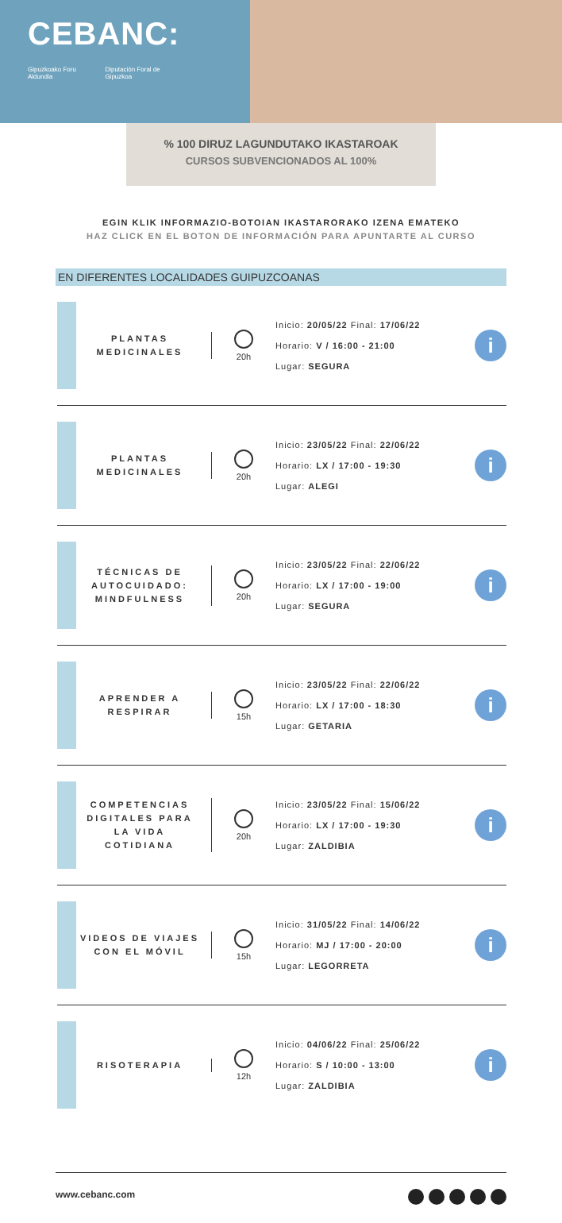CEBANC:
Gipuzkoako Foru Aldundia Diputación Foral de Gipuzkoa
% 100 DIRUZ LAGUNDUTAKO IKASTAROAK
CURSOS SUBVENCIONADOS AL 100%
EGIN KLIK INFORMAZIO-BOTOIAN IKASTARORAKO IZENA EMATEKO
HAZ CLICK EN EL BOTON DE INFORMACIÓN PARA APUNTARTE AL CURSO
EN DIFERENTES LOCALIDADES GUIPUZCOANAS
PLANTAS
MEDICINALES
20h
Inicio: 20/05/22 Final: 17/06/22
Horario: V / 16:00 - 21:00
Lugar: SEGURA
i
PLANTAS
MEDICINALES
20h
Inicio: 23/05/22 Final: 22/06/22
Horario: LX / 17:00 - 19:30
Lugar: ALEGI
i
TÉCNICAS DE
AUTOCUIDADO:
MINDFULNESS
20h
Inicio: 23/05/22 Final: 22/06/22
Horario: LX / 17:00 - 19:00
Lugar: SEGURA
i
APRENDER A
RESPIRAR
15h
Inicio: 23/05/22 Final: 22/06/22
Horario: LX / 17:00 - 18:30
Lugar: GETARIA
i
COMPETENCIAS
DIGITALES PARA
LA VIDA
COTIDIANA
20h
Inicio: 23/05/22 Final: 15/06/22
Horario: LX / 17:00 - 19:30
Lugar: ZALDIBIA
i
VIDEOS DE VIAJES
CON EL MÓVIL
15h
Inicio: 31/05/22 Final: 14/06/22
Horario: MJ / 17:00 - 20:00
Lugar: LEGORRETA
i
RISOTERAPIA
12h
Inicio: 04/06/22 Final: 25/06/22
Horario: S / 10:00 - 13:00
Lugar: ZALDIBIA
i
www.cebanc.com